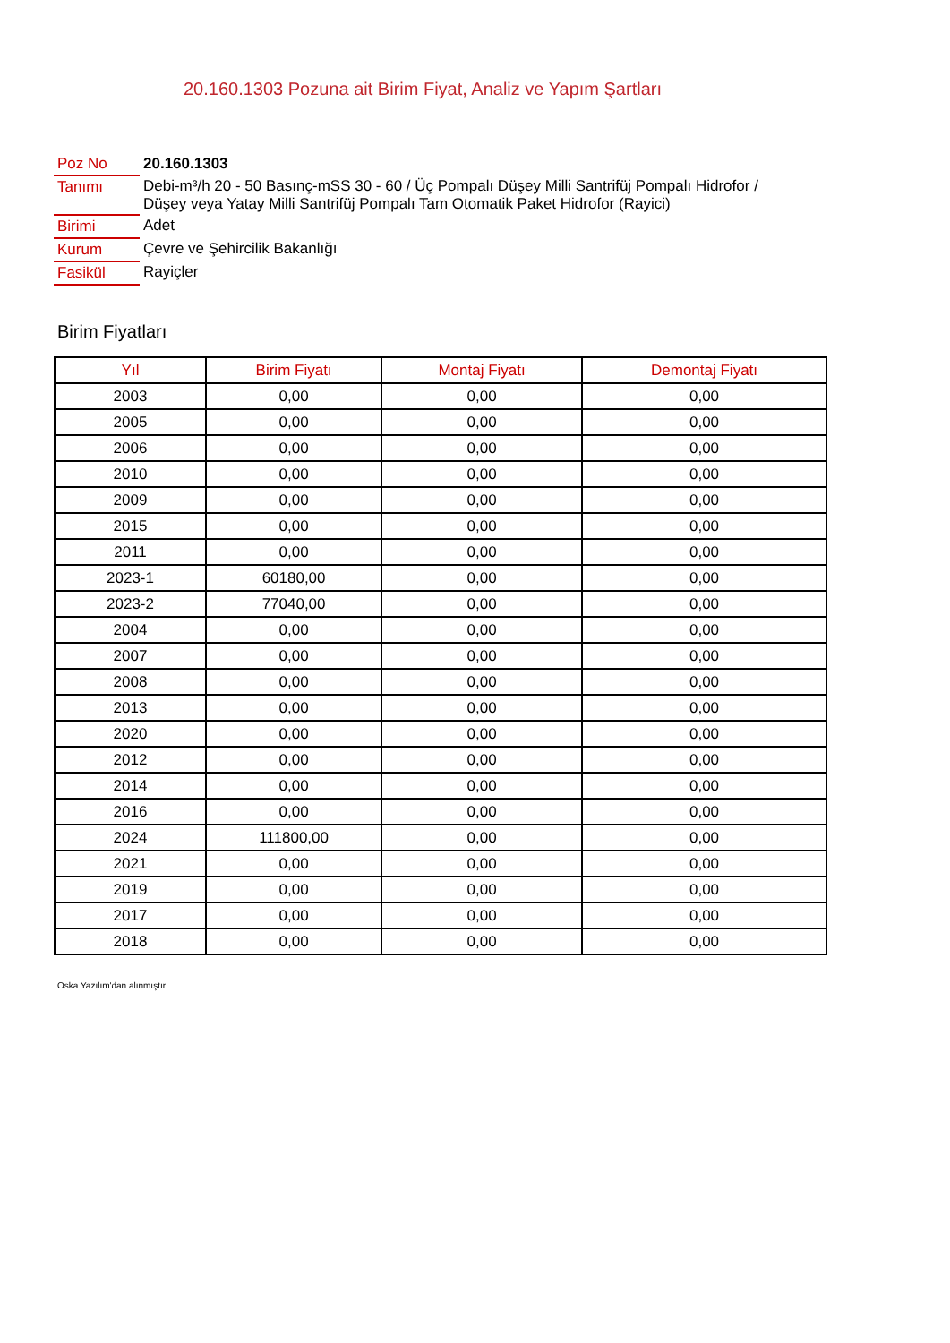20.160.1303 Pozuna ait Birim Fiyat, Analiz ve Yapım Şartları
| Poz No | 20.160.1303 |
| Tanımı | Debi-m³/h 20 - 50 Basınç-mSS 30 - 60 / Üç Pompalı Düşey Milli Santrifüj Pompalı Hidrofor / Düşey veya Yatay Milli Santrifüj Pompalı Tam Otomatik Paket Hidrofor (Rayici) |
| Birimi | Adet |
| Kurum | Çevre ve Şehircilik Bakanlığı |
| Fasikül | Rayiçler |
Birim Fiyatları
| Yıl | Birim Fiyatı | Montaj Fiyatı | Demontaj Fiyatı |
| --- | --- | --- | --- |
| 2003 | 0,00 | 0,00 | 0,00 |
| 2005 | 0,00 | 0,00 | 0,00 |
| 2006 | 0,00 | 0,00 | 0,00 |
| 2010 | 0,00 | 0,00 | 0,00 |
| 2009 | 0,00 | 0,00 | 0,00 |
| 2015 | 0,00 | 0,00 | 0,00 |
| 2011 | 0,00 | 0,00 | 0,00 |
| 2023-1 | 60180,00 | 0,00 | 0,00 |
| 2023-2 | 77040,00 | 0,00 | 0,00 |
| 2004 | 0,00 | 0,00 | 0,00 |
| 2007 | 0,00 | 0,00 | 0,00 |
| 2008 | 0,00 | 0,00 | 0,00 |
| 2013 | 0,00 | 0,00 | 0,00 |
| 2020 | 0,00 | 0,00 | 0,00 |
| 2012 | 0,00 | 0,00 | 0,00 |
| 2014 | 0,00 | 0,00 | 0,00 |
| 2016 | 0,00 | 0,00 | 0,00 |
| 2024 | 111800,00 | 0,00 | 0,00 |
| 2021 | 0,00 | 0,00 | 0,00 |
| 2019 | 0,00 | 0,00 | 0,00 |
| 2017 | 0,00 | 0,00 | 0,00 |
| 2018 | 0,00 | 0,00 | 0,00 |
Oska Yazılım'dan alınmıştır.